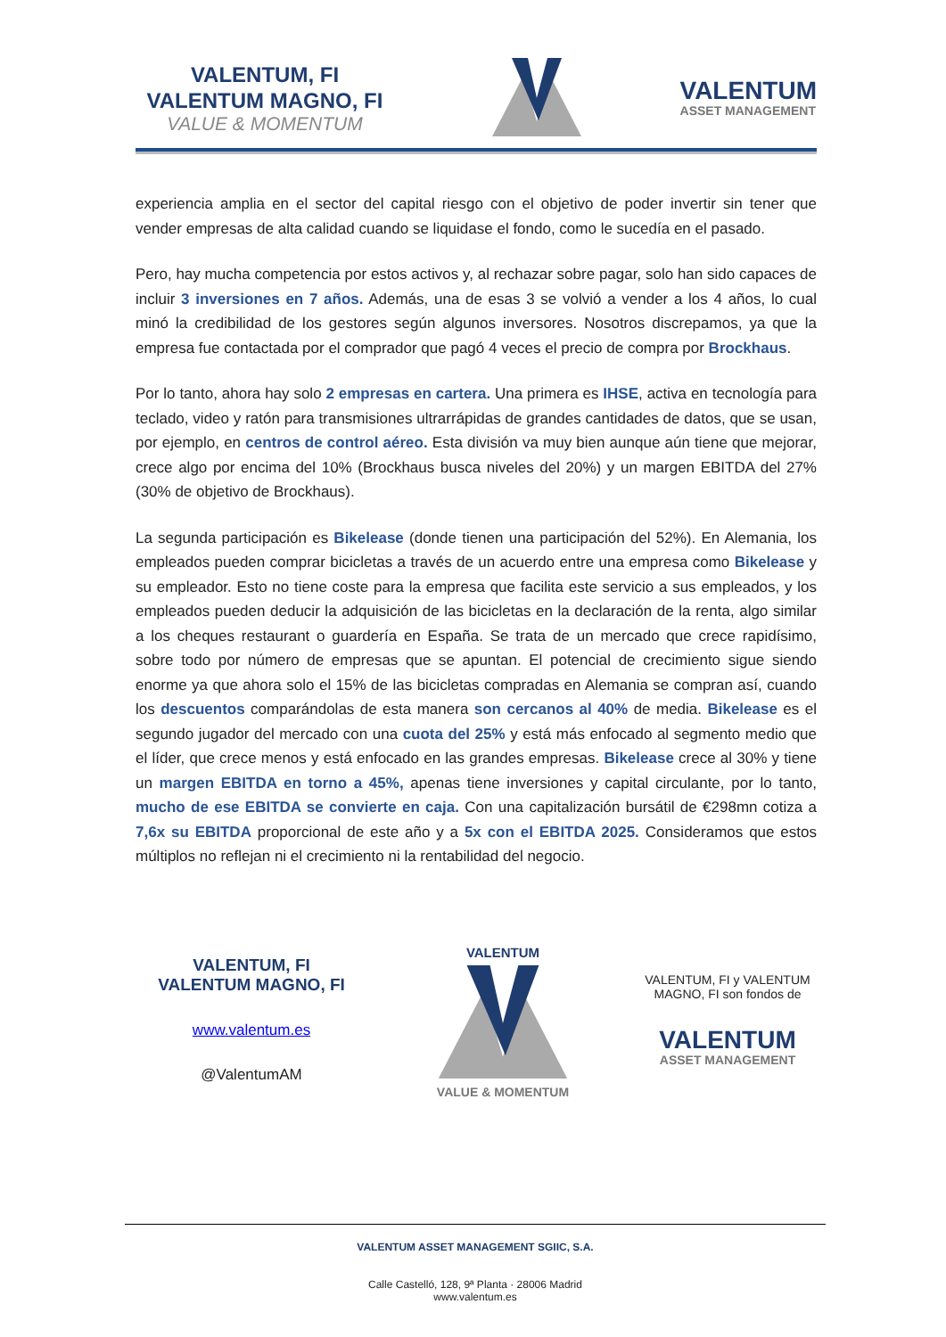VALENTUM, FI
VALENTUM MAGNO, FI
VALUE & MOMENTUM
VALENTUM
ASSET MANAGEMENT
experiencia amplia en el sector del capital riesgo con el objetivo de poder invertir sin tener que vender empresas de alta calidad cuando se liquidase el fondo, como le sucedía en el pasado.
Pero, hay mucha competencia por estos activos y, al rechazar sobre pagar, solo han sido capaces de incluir 3 inversiones en 7 años. Además, una de esas 3 se volvió a vender a los 4 años, lo cual minó la credibilidad de los gestores según algunos inversores. Nosotros discrepamos, ya que la empresa fue contactada por el comprador que pagó 4 veces el precio de compra por Brockhaus.
Por lo tanto, ahora hay solo 2 empresas en cartera. Una primera es IHSE, activa en tecnología para teclado, video y ratón para transmisiones ultrarrápidas de grandes cantidades de datos, que se usan, por ejemplo, en centros de control aéreo. Esta división va muy bien aunque aún tiene que mejorar, crece algo por encima del 10% (Brockhaus busca niveles del 20%) y un margen EBITDA del 27% (30% de objetivo de Brockhaus).
La segunda participación es Bikelease (donde tienen una participación del 52%). En Alemania, los empleados pueden comprar bicicletas a través de un acuerdo entre una empresa como Bikelease y su empleador. Esto no tiene coste para la empresa que facilita este servicio a sus empleados, y los empleados pueden deducir la adquisición de las bicicletas en la declaración de la renta, algo similar a los cheques restaurant o guardería en España. Se trata de un mercado que crece rapidísimo, sobre todo por número de empresas que se apuntan. El potencial de crecimiento sigue siendo enorme ya que ahora solo el 15% de las bicicletas compradas en Alemania se compran así, cuando los descuentos comparándolas de esta manera son cercanos al 40% de media. Bikelease es el segundo jugador del mercado con una cuota del 25% y está más enfocado al segmento medio que el líder, que crece menos y está enfocado en las grandes empresas. Bikelease crece al 30% y tiene un margen EBITDA en torno a 45%, apenas tiene inversiones y capital circulante, por lo tanto, mucho de ese EBITDA se convierte en caja. Con una capitalización bursátil de €298mn cotiza a 7,6x su EBITDA proporcional de este año y a 5x con el EBITDA 2025. Consideramos que estos múltiplos no reflejan ni el crecimiento ni la rentabilidad del negocio.
VALENTUM, FI
VALENTUM MAGNO, FI
www.valentum.es
@ValentumAM
VALENTUM
VALUE & MOMENTUM
VALENTUM, FI y VALENTUM MAGNO, FI son fondos de
VALENTUM
ASSET MANAGEMENT
VALENTUM ASSET MANAGEMENT SGIIC, S.A.
Calle Castelló, 128, 9ª Planta · 28006 Madrid
www.valentum.es